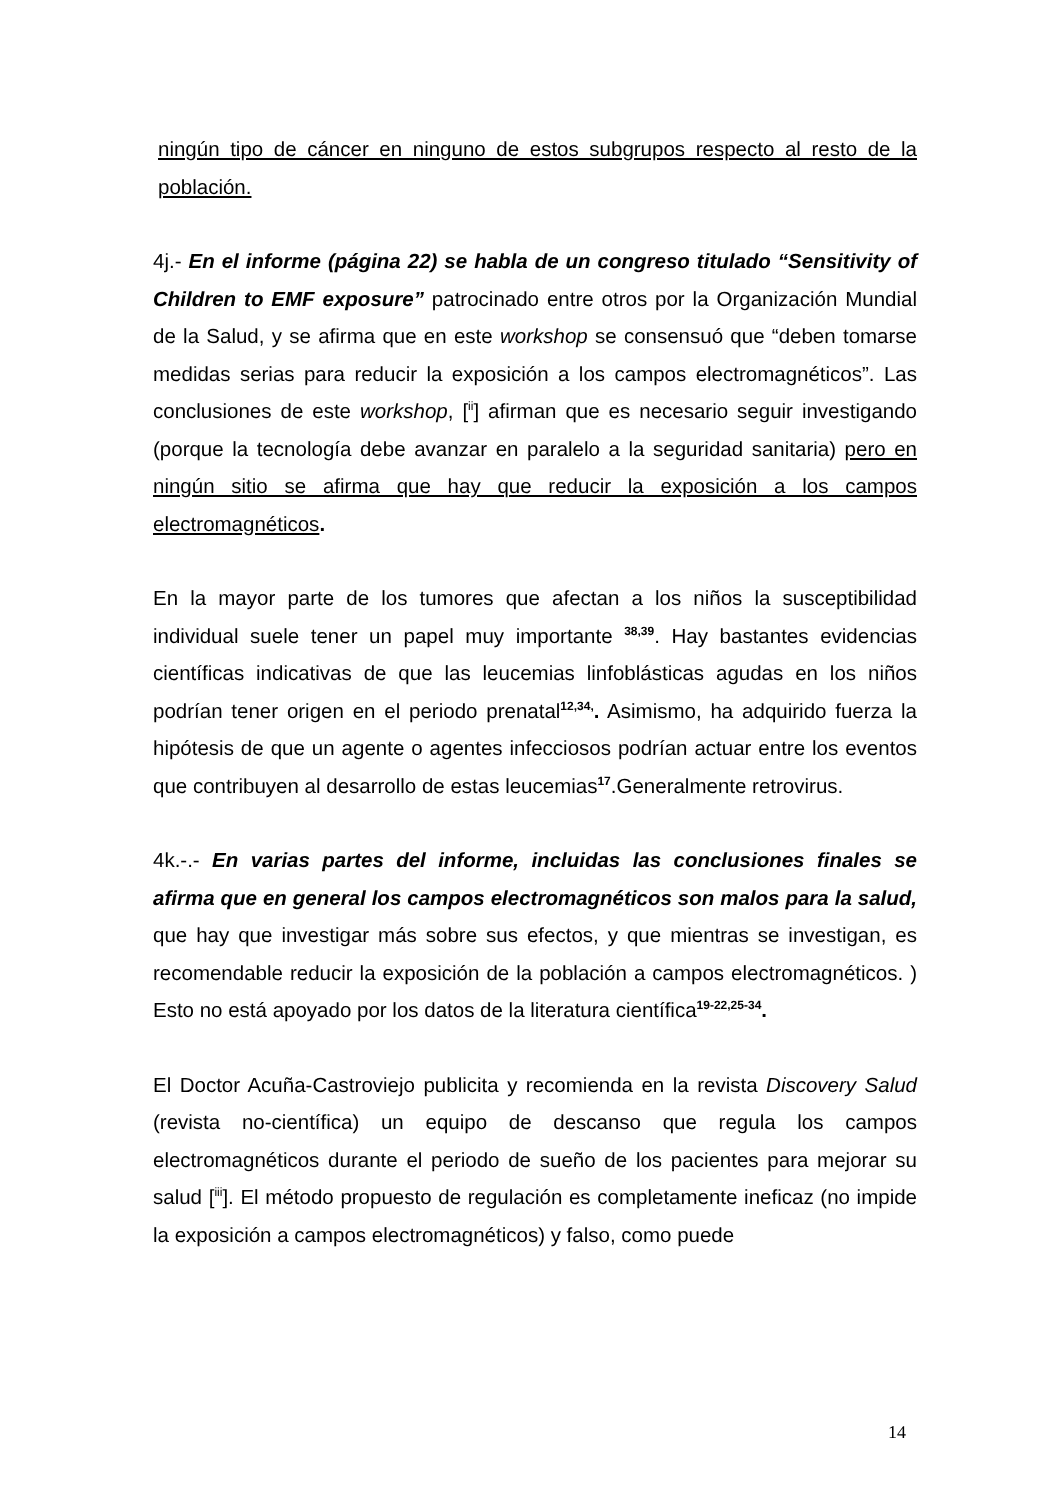ningún tipo de cáncer en ninguno de estos subgrupos respecto al resto de la población.
4j.- En el informe (página 22) se habla de un congreso titulado “Sensitivity of Children to EMF exposure” patrocinado entre otros por la Organización Mundial de la Salud, y se afirma que en este workshop se consensuó que “deben tomarse medidas serias para reducir la exposición a los campos electromagnéticos”. Las conclusiones de este workshop, [<sup>ii</sup>] afirman que es necesario seguir investigando (porque la tecnología debe avanzar en paralelo a la seguridad sanitaria) pero en ningún sitio se afirma que hay que reducir la exposición a los campos electromagnéticos.
En la mayor parte de los tumores que afectan a los niños la susceptibilidad individual suele tener un papel muy importante <sup>38,39</sup>. Hay bastantes evidencias científicas indicativas de que las leucemias linfoblásticas agudas en los niños podrían tener origen en el periodo prenatal<sup>12,34,</sup>. Asimismo, ha adquirido fuerza la hipótesis de que un agente o agentes infecciosos podrían actuar entre los eventos que contribuyen al desarrollo de estas leucemias<sup>17</sup>.Generalmente retrovirus.
4k.-.- En varias partes del informe, incluidas las conclusiones finales se afirma que en general los campos electromagnéticos son malos para la salud, que hay que investigar más sobre sus efectos, y que mientras se investigan, es recomendable reducir la exposición de la población a campos electromagnéticos. ) Esto no está apoyado por los datos de la literatura científica<sup>19-22,25-34</sup>.
El Doctor Acuña-Castroviejo publicita y recomienda en la revista Discovery Salud (revista no-científica) un equipo de descanso que regula los campos electromagnéticos durante el periodo de sueño de los pacientes para mejorar su salud [<sup>iii</sup>]. El método propuesto de regulación es completamente ineficaz (no impide la exposición a campos electromagnéticos) y falso, como puede
14